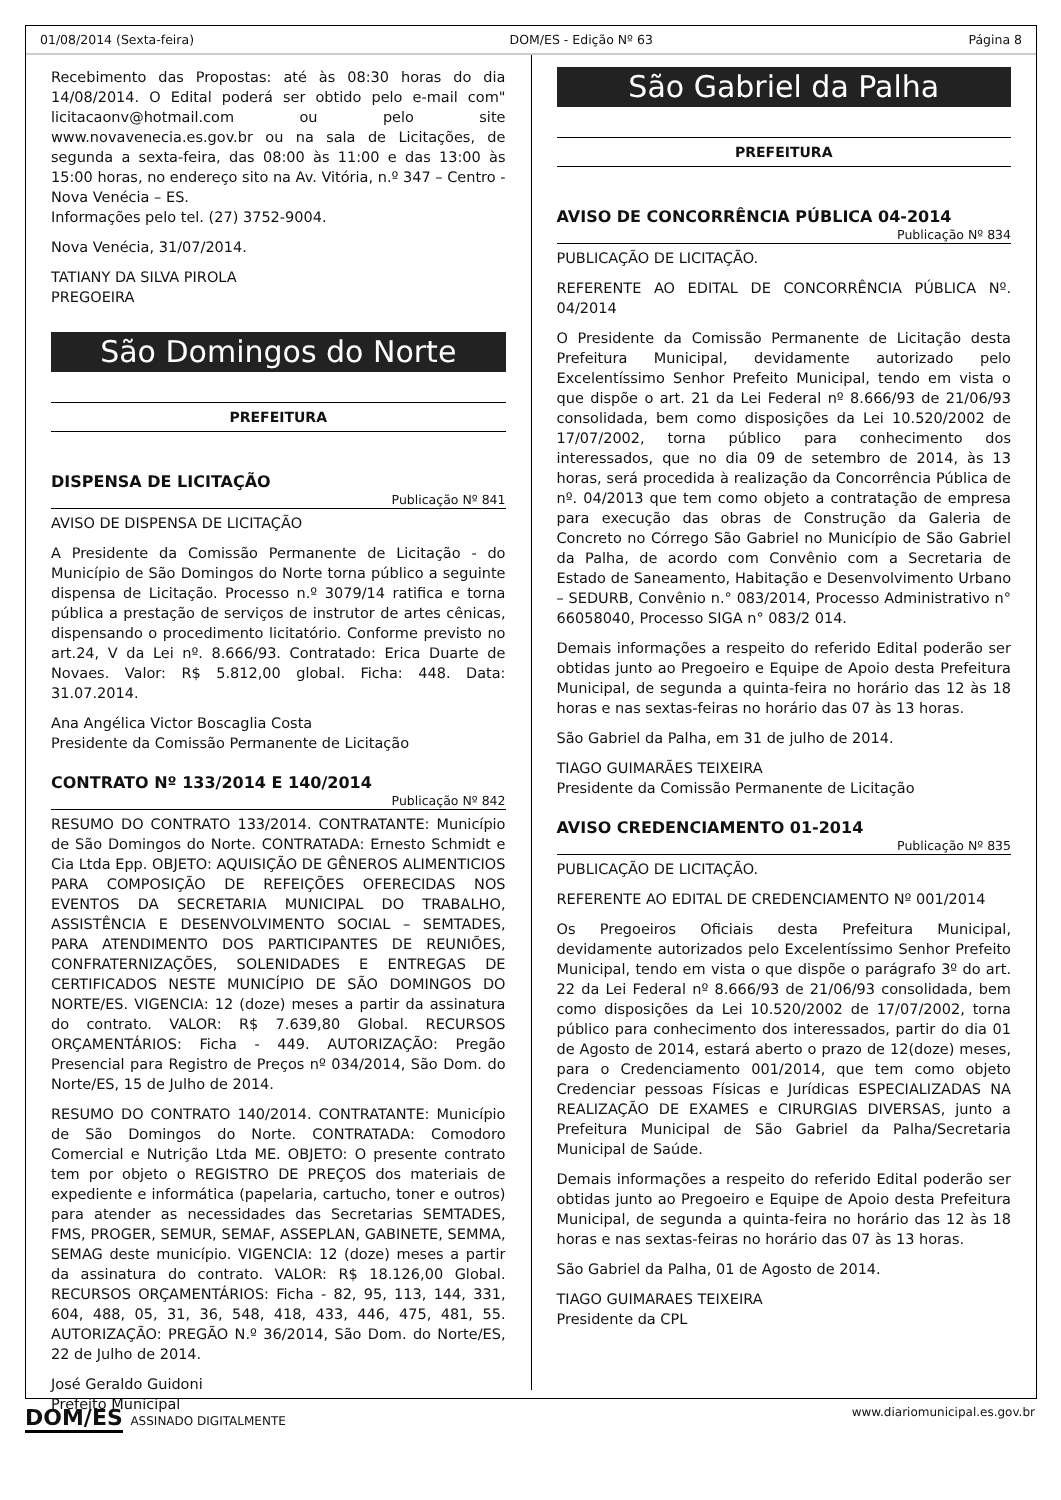01/08/2014 (Sexta-feira) DOM/ES - Edição Nº 63 Página 8
Recebimento das Propostas: até às 08:30 horas do dia 14/08/2014. O Edital poderá ser obtido pelo e-mail com" licitacaonv@hotmail.com ou pelo site www.novavenecia.es.gov.br ou na sala de Licitações, de segunda a sexta-feira, das 08:00 às 11:00 e das 13:00 às 15:00 horas, no endereço sito na Av. Vitória, n.º 347 – Centro - Nova Venécia – ES.
Informações pelo tel. (27) 3752-9004.
Nova Venécia, 31/07/2014.
TATIANY DA SILVA PIROLA
PREGOEIRA
São Domingos do Norte
PREFEITURA
DISPENSA DE LICITAÇÃO
Publicação Nº 841
AVISO DE DISPENSA DE LICITAÇÃO
A Presidente da Comissão Permanente de Licitação - do Município de São Domingos do Norte torna público a seguinte dispensa de Licitação. Processo n.º 3079/14 ratifica e torna pública a prestação de serviços de instrutor de artes cênicas, dispensando o procedimento licitatório. Conforme previsto no art.24, V da Lei nº. 8.666/93. Contratado: Erica Duarte de Novaes. Valor: R$ 5.812,00 global. Ficha: 448. Data: 31.07.2014.
Ana Angélica Victor Boscaglia Costa
Presidente da Comissão Permanente de Licitação
CONTRATO Nº 133/2014 E 140/2014
Publicação Nº 842
RESUMO DO CONTRATO 133/2014. CONTRATANTE: Município de São Domingos do Norte. CONTRATADA: Ernesto Schmidt e Cia Ltda Epp. OBJETO: AQUISIÇÃO DE GÊNEROS ALIMENTICIOS PARA COMPOSIÇÃO DE REFEIÇÕES OFERECIDAS NOS EVENTOS DA SECRETARIA MUNICIPAL DO TRABALHO, ASSISTÊNCIA E DESENVOLVIMENTO SOCIAL – SEMTADES, PARA ATENDIMENTO DOS PARTICIPANTES DE REUNIÕES, CONFRATERNIZAÇÕES, SOLENIDADES E ENTREGAS DE CERTIFICADOS NESTE MUNICÍPIO DE SÃO DOMINGOS DO NORTE/ES. VIGENCIA: 12 (doze) meses a partir da assinatura do contrato. VALOR: R$ 7.639,80 Global. RECURSOS ORÇAMENTÁRIOS: Ficha - 449. AUTORIZAÇÃO: Pregão Presencial para Registro de Preços nº 034/2014, São Dom. do Norte/ES, 15 de Julho de 2014.
RESUMO DO CONTRATO 140/2014. CONTRATANTE: Município de São Domingos do Norte. CONTRATADA: Comodoro Comercial e Nutrição Ltda ME. OBJETO: O presente contrato tem por objeto o REGISTRO DE PREÇOS dos materiais de expediente e informática (papelaria, cartucho, toner e outros) para atender as necessidades das Secretarias SEMTADES, FMS, PROGER, SEMUR, SEMAF, ASSEPLAN, GABINETE, SEMMA, SEMAG deste município. VIGENCIA: 12 (doze) meses a partir da assinatura do contrato. VALOR: R$ 18.126,00 Global. RECURSOS ORÇAMENTÁRIOS: Ficha - 82, 95, 113, 144, 331, 604, 488, 05, 31, 36, 548, 418, 433, 446, 475, 481, 55. AUTORIZAÇÃO: PREGÃO N.º 36/2014, São Dom. do Norte/ES, 22 de Julho de 2014.
José Geraldo Guidoni
Prefeito Municipal
São Gabriel da Palha
PREFEITURA
AVISO DE CONCORRÊNCIA PÚBLICA 04-2014
Publicação Nº 834
PUBLICAÇÃO DE LICITAÇÃO.
REFERENTE AO EDITAL DE CONCORRÊNCIA PÚBLICA Nº. 04/2014
O Presidente da Comissão Permanente de Licitação desta Prefeitura Municipal, devidamente autorizado pelo Excelentíssimo Senhor Prefeito Municipal, tendo em vista o que dispõe o art. 21 da Lei Federal nº 8.666/93 de 21/06/93 consolidada, bem como disposições da Lei 10.520/2002 de 17/07/2002, torna público para conhecimento dos interessados, que no dia 09 de setembro de 2014, às 13 horas, será procedida à realização da Concorrência Pública de nº. 04/2013 que tem como objeto a contratação de empresa para execução das obras de Construção da Galeria de Concreto no Córrego São Gabriel no Município de São Gabriel da Palha, de acordo com Convênio com a Secretaria de Estado de Saneamento, Habitação e Desenvolvimento Urbano – SEDURB, Convênio n.° 083/2014, Processo Administrativo n° 66058040, Processo SIGA n° 083/2 014.
Demais informações a respeito do referido Edital poderão ser obtidas junto ao Pregoeiro e Equipe de Apoio desta Prefeitura Municipal, de segunda a quinta-feira no horário das 12 às 18 horas e nas sextas-feiras no horário das 07 às 13 horas.
São Gabriel da Palha, em 31 de julho de 2014.
TIAGO GUIMARÃES TEIXEIRA
Presidente da Comissão Permanente de Licitação
AVISO CREDENCIAMENTO 01-2014
Publicação Nº 835
PUBLICAÇÃO DE LICITAÇÃO.
REFERENTE AO EDITAL DE CREDENCIAMENTO Nº 001/2014
Os Pregoeiros Oficiais desta Prefeitura Municipal, devidamente autorizados pelo Excelentíssimo Senhor Prefeito Municipal, tendo em vista o que dispõe o parágrafo 3º do art. 22 da Lei Federal nº 8.666/93 de 21/06/93 consolidada, bem como disposições da Lei 10.520/2002 de 17/07/2002, torna público para conhecimento dos interessados, partir do dia 01 de Agosto de 2014, estará aberto o prazo de 12(doze) meses, para o Credenciamento 001/2014, que tem como objeto Credenciar pessoas Físicas e Jurídicas ESPECIALIZADAS NA REALIZAÇÃO DE EXAMES e CIRURGIAS DIVERSAS, junto a Prefeitura Municipal de São Gabriel da Palha/Secretaria Municipal de Saúde.
Demais informações a respeito do referido Edital poderão ser obtidas junto ao Pregoeiro e Equipe de Apoio desta Prefeitura Municipal, de segunda a quinta-feira no horário das 12 às 18 horas e nas sextas-feiras no horário das 07 às 13 horas.
São Gabriel da Palha, 01 de Agosto de 2014.
TIAGO GUIMARAES TEIXEIRA
Presidente da CPL
DOM/ES ASSINADO DIGITALMENTE www.diariomunicipal.es.gov.br